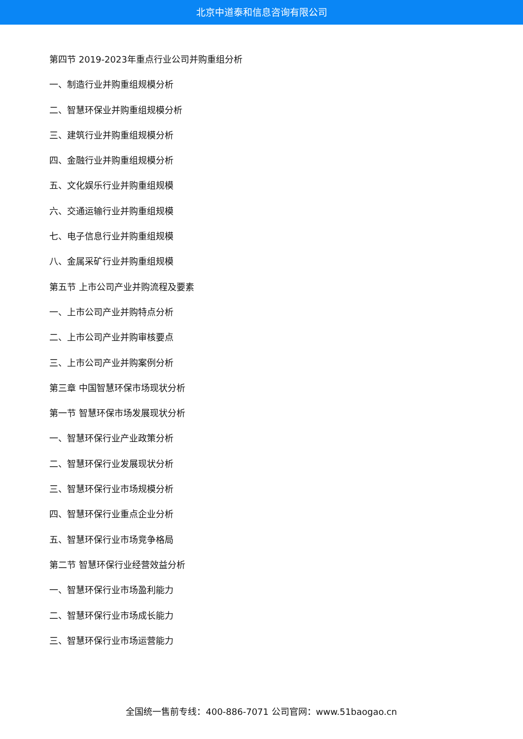北京中道泰和信息咨询有限公司
第四节 2019-2023年重点行业公司并购重组分析
一、制造行业并购重组规模分析
二、智慧环保业并购重组规模分析
三、建筑行业并购重组规模分析
四、金融行业并购重组规模分析
五、文化娱乐行业并购重组规模
六、交通运输行业并购重组规模
七、电子信息行业并购重组规模
八、金属采矿行业并购重组规模
第五节 上市公司产业并购流程及要素
一、上市公司产业并购特点分析
二、上市公司产业并购审核要点
三、上市公司产业并购案例分析
第三章 中国智慧环保市场现状分析
第一节 智慧环保市场发展现状分析
一、智慧环保行业产业政策分析
二、智慧环保行业发展现状分析
三、智慧环保行业市场规模分析
四、智慧环保行业重点企业分析
五、智慧环保行业市场竞争格局
第二节 智慧环保行业经营效益分析
一、智慧环保行业市场盈利能力
二、智慧环保行业市场成长能力
三、智慧环保行业市场运营能力
全国统一售前专线：400-886-7071 公司官网：www.51baogao.cn